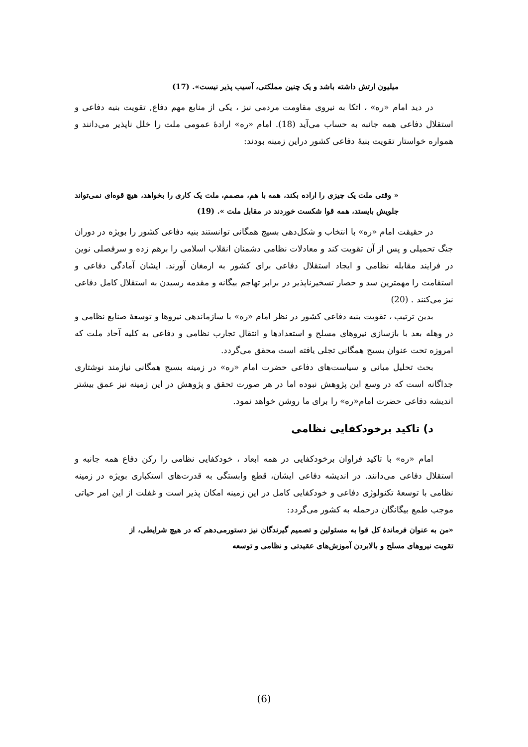میلیون ارتش داشته باشد و یک چنین مملکتی، آسیب پذیر نیست». (17)
در دید امام «ره» ، اتکا به نیروی مقاومت مردمی نیز ، یکی از منابع مهم دفاع, تقویت بنیه دفاعی و استقلال دفاعی همه جانبه به حساب می‌آید (18). امام «ره» ارادهٔ عمومی ملت را خلل ناپذیر می‌دانند و همواره خواستار تقویت بنیهٔ دفاعی کشور دراین زمینه بودند:
« وقتی ملت یک چیزی را اراده بکند، همه با هم، مصمم، ملت یک کاری را بخواهد، هیچ قوه‌ای نمی‌تواند جلویش بایستد، همه قوا شکست خوردند در مقابل ملت ». (19)
در حقیقت امام «ره» با انتخاب و شکل‌دهی بسیج همگانی توانستند بنیه دفاعی کشور را بویژه در دوران جنگ تحمیلی و پس از آن تقویت کند و معادلات نظامی دشمنان انقلاب اسلامی را برهم زده و سرفصلی نوین در فرایند مقابله نظامی و ایجاد استقلال دفاعی برای کشور به ارمغان آورند. ایشان آمادگی دفاعی و استقامت را مهمترین سد و حصار تسخیرناپذیر در برابر تهاجم بیگانه و مقدمه رسیدن به استقلال کامل دفاعی نیز می‌کنند . (20)
بدین ترتیب ، تقویت بنیه دفاعی کشور در نظر امام «ره» با سازماندهی نیروها و توسعهٔ صنایع نظامی و در وهله بعد با بازسازی نیروهای مسلح و استعدادها و انتقال تجارب نظامی و دفاعی به کلیه آحاد ملت که امروزه تحت عنوان بسیج همگانی تجلی یافته است محقق می‌گردد.
بحث تحلیل مبانی و سیاست‌های دفاعی حضرت امام «ره» در زمینه بسیج همگانی نیازمند نوشتاری جداگانه است که در وسع این پژوهش نبوده اما در هر صورت تحقق و پژوهش در این زمینه نیز عمق بیشتر اندیشه دفاعی حضرت امام«ره» را برای ما روشن خواهد نمود.
د) تاکید برخودکفایی نظامی
امام «ره» با تاکید فراوان برخودکفایی در همه ابعاد ، خودکفایی نظامی را رکن دفاع همه جانبه و استقلال دفاعی می‌دانند. در اندیشه دفاعی ایشان، قطع وابستگی به قدرت‌های استکباری بویژه در زمینه نظامی با توسعهٔ تکنولوژی دفاعی و خودکفایی کامل در این زمینه امکان پذیر است و غفلت از این امر حیاتی موجب طمع بیگانگان درحمله به کشور می‌گردد:
«من به عنوان فرماندهٔ کل قوا به مسئولین و تصمیم گیرندگان نیز دستورمی‌دهم که در هیچ شرایطی، از تقویت نیروهای مسلح و بالابردن آموزش‌های عقیدتی و نظامی و توسعه
(6)